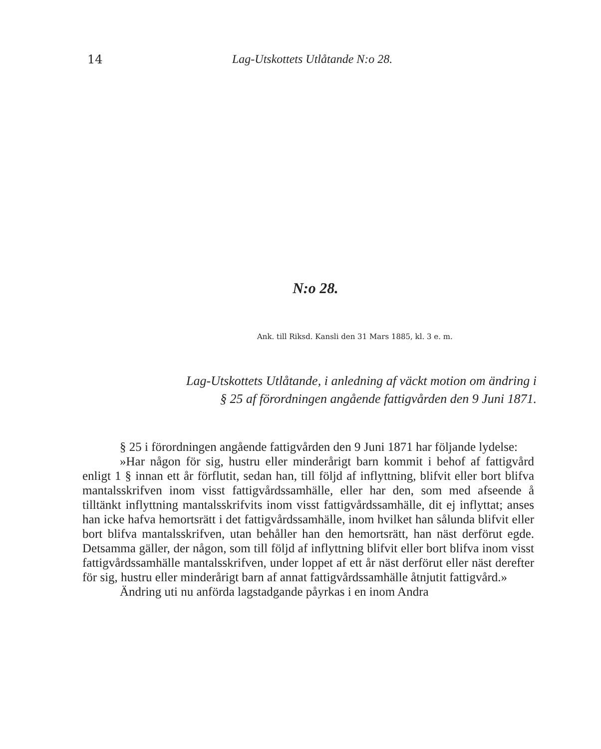14 Lag-Utskottets Utlåtande N:o 28.
N:o 28.
Ank. till Riksd. Kansli den 31 Mars 1885, kl. 3 e. m.
Lag-Utskottets Utlåtande, i anledning af väckt motion om ändring i
§ 25 af förordningen angående fattigvården den 9 Juni 1871.
§ 25 i förordningen angående fattigvården den 9 Juni 1871 har följande lydelse:
»Har någon för sig, hustru eller minderårigt barn kommit i behof af fattigvård enligt 1 § innan ett år förflutit, sedan han, till följd af inflyttning, blifvit eller bort blifva mantalsskrifven inom visst fattigvårdssamhälle, eller har den, som med afseende å tilltänkt inflyttning mantalsskrifvits inom visst fattigvårdssamhälle, dit ej inflyttat; anses han icke hafva hemortsrätt i det fattigvårdssamhälle, inom hvilket han sålunda blifvit eller bort blifva mantalsskrifven, utan behåller han den hemortsrätt, han näst derförut egde. Detsamma gäller, der någon, som till följd af inflyttning blifvit eller bort blifva inom visst fattigvårdssamhälle mantalsskrifven, under loppet af ett år näst derförut eller näst derefter för sig, hustru eller minderårigt barn af annat fattigvårdssamhälle åtnjutit fattigvård.»
Ändring uti nu anförda lagstadgande påyrkas i en inom Andra